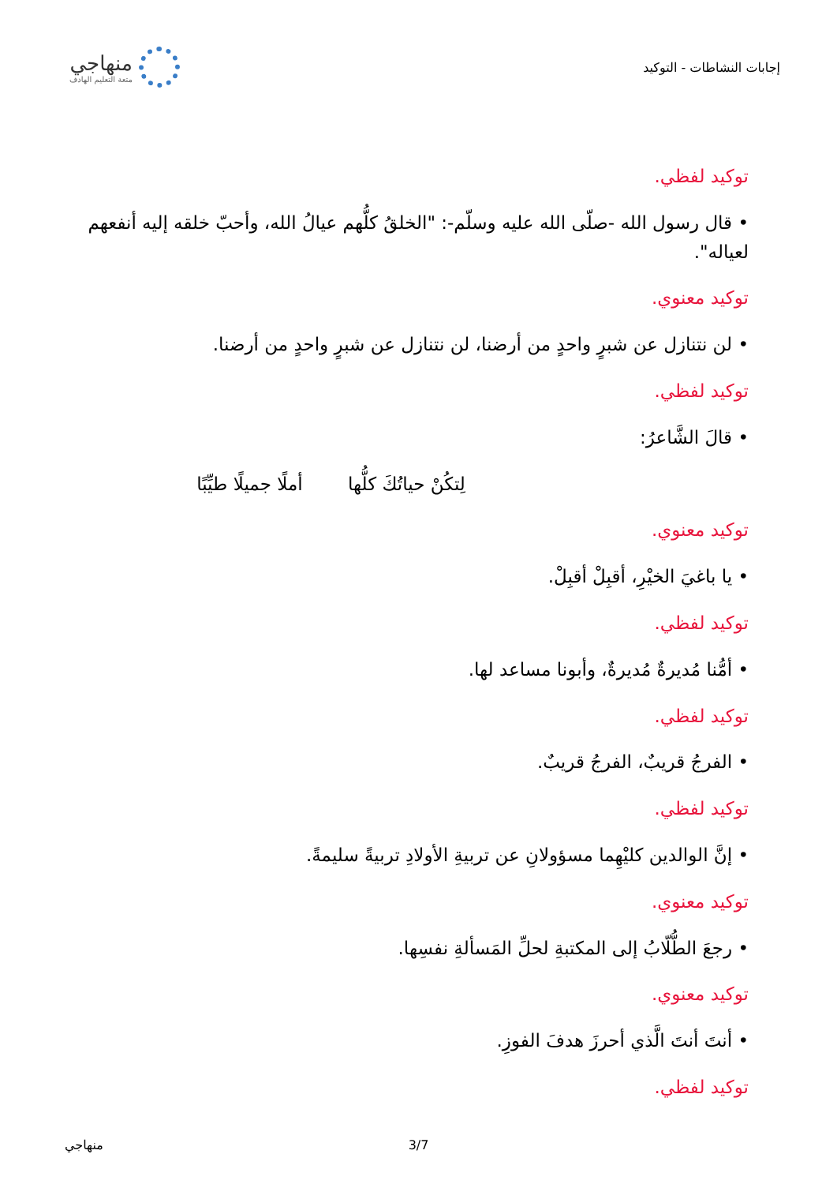إجابات النشاطات - التوكيد
منهاجي
متعة التعليم الهادف
توكيد لفظي.
• قال رسول الله -صلّى الله عليه وسلّم-: "الخلقُ كلُّهم عيالُ الله، وأحبّ خلقه إليه أنفعهم لعياله".
توكيد معنوي.
• لن نتنازل عن شبرٍ واحدٍ من أرضنا، لن نتنازل عن شبرٍ واحدٍ من أرضنا.
توكيد لفظي.
• قالَ الشَّاعرُ:
لِتكُنْ حياتُكَ كلُّها أملًا جميلًا طيِّبًا
توكيد معنوي.
• يا باغيَ الخيْرِ، أقبِلْ أقبِلْ.
توكيد لفظي.
• أمُّنا مُديرةٌ مُديرةٌ، وأبونا مساعد لها.
توكيد لفظي.
• الفرجُ قريبٌ، الفرجُ قريبٌ.
توكيد لفظي.
• إنَّ الوالدين كليْهِما مسؤولانِ عن تربيةِ الأولادِ تربيةً سليمةً.
توكيد معنوي.
• رجعَ الطُّلّابُ إلى المكتبةِ لحلِّ المَسألةِ نفسِها.
توكيد معنوي.
• أنتَ أنتَ الَّذي أحرزَ هدفَ الفوزِ.
توكيد لفظي.
3/7 منهاجي